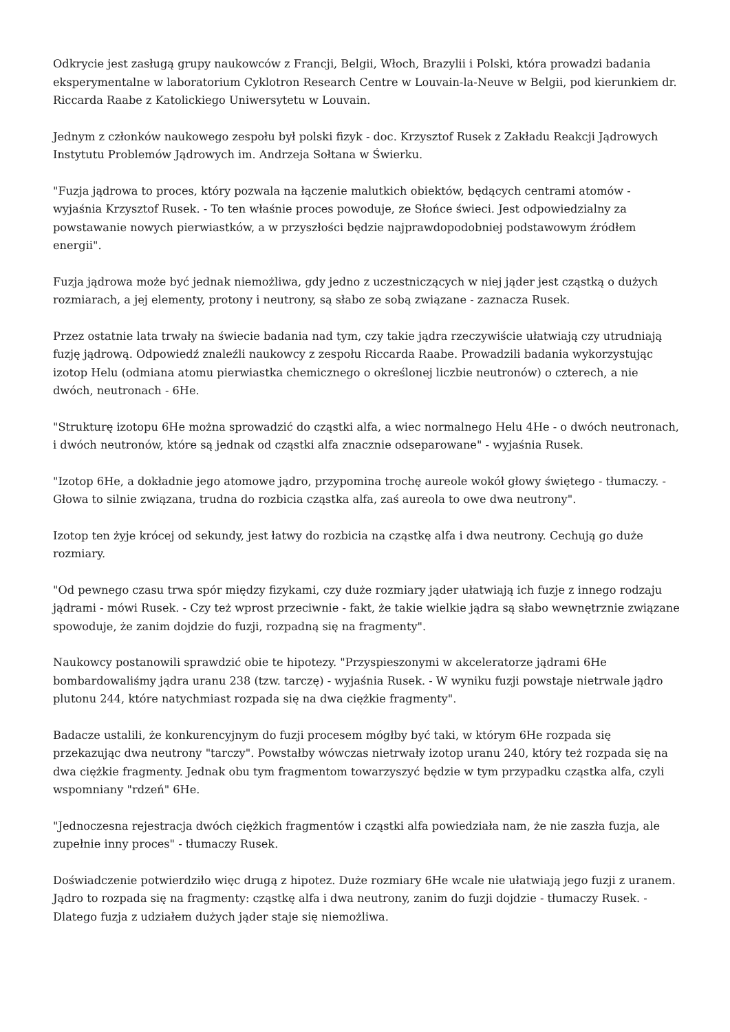Odkrycie jest zasługą grupy naukowców z Francji, Belgii, Włoch, Brazylii i Polski, która prowadzi badania eksperymentalne w laboratorium Cyklotron Research Centre w Louvain-la-Neuve w Belgii, pod kierunkiem dr. Riccarda Raabe z Katolickiego Uniwersytetu w Louvain.
Jednym z członków naukowego zespołu był polski fizyk - doc. Krzysztof Rusek z Zakładu Reakcji Jądrowych Instytutu Problemów Jądrowych im. Andrzeja Sołtana w Świerku.
"Fuzja jądrowa to proces, który pozwala na łączenie malutkich obiektów, będących centrami atomów - wyjaśnia Krzysztof Rusek. - To ten właśnie proces powoduje, ze Słońce świeci. Jest odpowiedzialny za powstawanie nowych pierwiastków, a w przyszłości będzie najprawdopodobniej podstawowym źródłem energii".
Fuzja jądrowa może być jednak niemożliwa, gdy jedno z uczestniczących w niej jąder jest cząstką o dużych rozmiarach, a jej elementy, protony i neutrony, są słabo ze sobą związane - zaznacza Rusek.
Przez ostatnie lata trwały na świecie badania nad tym, czy takie jądra rzeczywiście ułatwiają czy utrudniają fuzję jądrową. Odpowiedź znaleźli naukowcy z zespołu Riccarda Raabe. Prowadzili badania wykorzystując izotop Helu (odmiana atomu pierwiastka chemicznego o określonej liczbie neutronów) o czterech, a nie dwóch, neutronach - 6He.
"Strukturę izotopu 6He można sprowadzić do cząstki alfa, a wiec normalnego Helu 4He - o dwóch neutronach, i dwóch neutronów, które są jednak od cząstki alfa znacznie odseparowane" - wyjaśnia Rusek.
"Izotop 6He, a dokładnie jego atomowe jądro, przypomina trochę aureole wokół głowy świętego - tłumaczy. - Głowa to silnie związana, trudna do rozbicia cząstka alfa, zaś aureola to owe dwa neutrony".
Izotop ten żyje krócej od sekundy, jest łatwy do rozbicia na cząstkę alfa i dwa neutrony. Cechują go duże rozmiary.
"Od pewnego czasu trwa spór między fizykami, czy duże rozmiary jąder ułatwiają ich fuzje z innego rodzaju jądrami - mówi Rusek. - Czy też wprost przeciwnie - fakt, że takie wielkie jądra są słabo wewnętrznie związane spowoduje, że zanim dojdzie do fuzji, rozpadną się na fragmenty".
Naukowcy postanowili sprawdzić obie te hipotezy. "Przyspieszonymi w akceleratorze jądrami 6He bombardowaliśmy jądra uranu 238 (tzw. tarczę) - wyjaśnia Rusek. - W wyniku fuzji powstaje nietrwale jądro plutonu 244, które natychmiast rozpada się na dwa ciężkie fragmenty".
Badacze ustalili, że konkurencyjnym do fuzji procesem mógłby być taki, w którym 6He rozpada się przekazując dwa neutrony "tarczy". Powstałby wówczas nietrwały izotop uranu 240, który też rozpada się na dwa ciężkie fragmenty. Jednak obu tym fragmentom towarzyszyć będzie w tym przypadku cząstka alfa, czyli wspomniany "rdzeń" 6He.
"Jednoczesna rejestracja dwóch ciężkich fragmentów i cząstki alfa powiedziała nam, że nie zaszła fuzja, ale zupełnie inny proces" - tłumaczy Rusek.
Doświadczenie potwierdziło więc drugą z hipotez. Duże rozmiary 6He wcale nie ułatwiają jego fuzji z uranem. Jądro to rozpada się na fragmenty: cząstkę alfa i dwa neutrony, zanim do fuzji dojdzie - tłumaczy Rusek. - Dlatego fuzja z udziałem dużych jąder staje się niemożliwa.